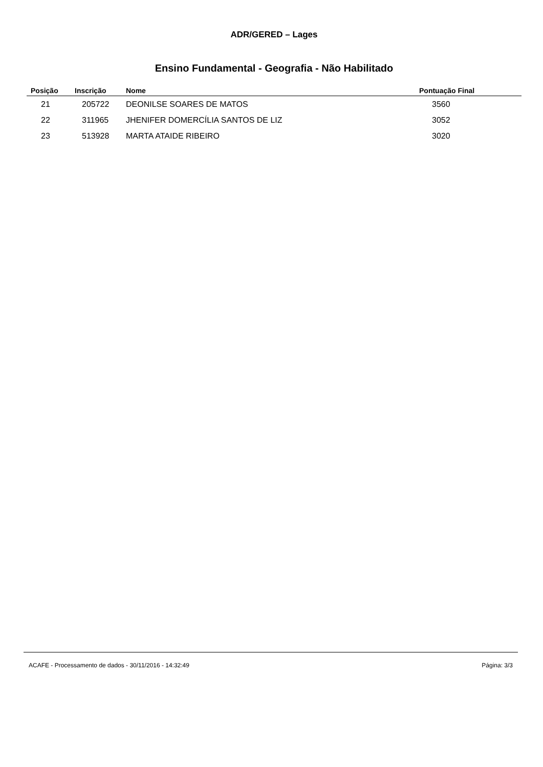ADR/GERED – Lages
Ensino Fundamental - Geografia - Não Habilitado
| Posição | Inscrição | Nome | Pontuação Final |
| --- | --- | --- | --- |
| 21 | 205722 | DEONILSE SOARES DE MATOS | 3560 |
| 22 | 311965 | JHENIFER DOMERCÍLIA SANTOS DE LIZ | 3052 |
| 23 | 513928 | MARTA ATAIDE RIBEIRO | 3020 |
ACAFE - Processamento de dados - 30/11/2016 - 14:32:49 Página: 3/3